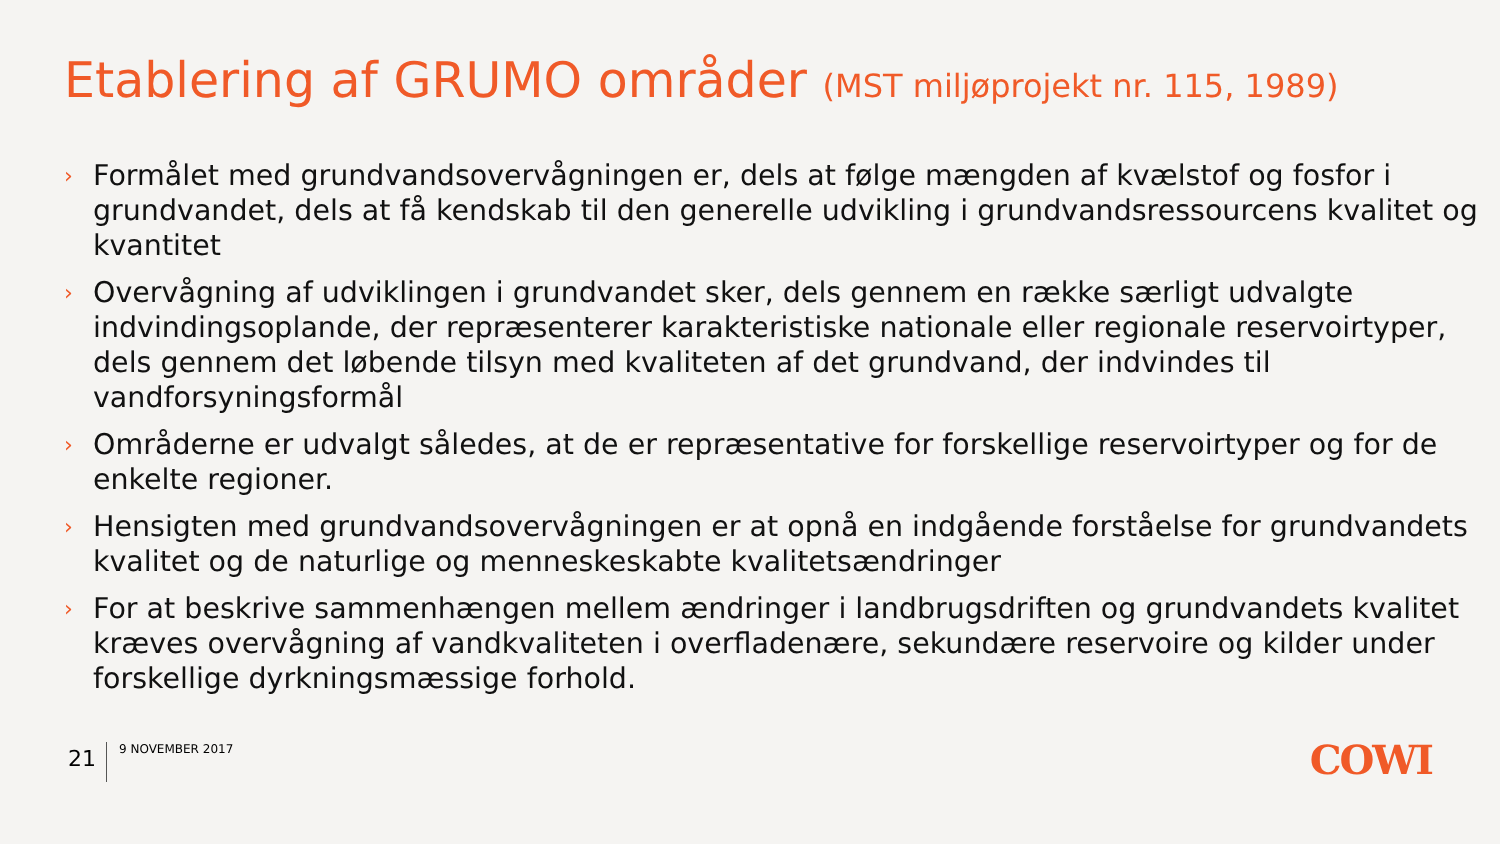Etablering af GRUMO områder (MST miljøprojekt nr. 115, 1989)
› Formålet med grundvandsovervågningen er, dels at følge mængden af kvælstof og fosfor i grundvandet, dels at få kendskab til den generelle udvikling i grundvandsressourcens kvalitet og kvantitet
› Overvågning af udviklingen i grundvandet sker, dels gennem en række særligt udvalgte indvindingsoplande, der repræsenterer karakteristiske nationale eller regionale reservoirtyper, dels gennem det løbende tilsyn med kvaliteten af det grundvand, der indvindes til vandforsyningsformål
› Områderne er udvalgt således, at de er repræsentative for forskellige reservoirtyper og for de enkelte regioner.
› Hensigten med grundvandsovervågningen er at opnå en indgående forståelse for grundvandets kvalitet og de naturlige og menneskeskabte kvalitetsændringer
› For at beskrive sammenhængen mellem ændringer i landbrugsdriften og grundvandets kvalitet kræves overvågning af vandkvaliteten i overfladenære, sekundære reservoire og kilder under forskellige dyrkningsmæssige forhold.
21
9 NOVEMBER 2017
COWI